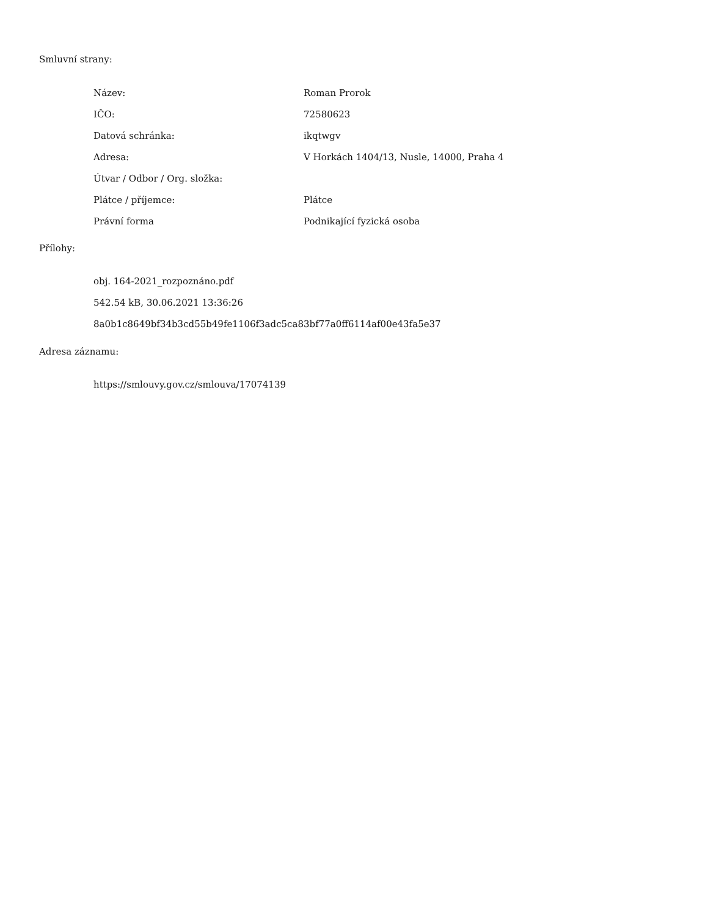Smluvní strany:
| Název: | Roman Prorok |
| IČO: | 72580623 |
| Datová schránka: | ikqtwgv |
| Adresa: | V Horkách 1404/13, Nusle, 14000, Praha 4 |
| Útvar / Odbor / Org. složka: | |
| Plátce / příjemce: | Plátce |
| Právní forma | Podnikající fyzická osoba |
Přílohy:
obj. 164-2021_rozpoznáno.pdf
542.54 kB, 30.06.2021 13:36:26
8a0b1c8649bf34b3cd55b49fe1106f3adc5ca83bf77a0ff6114af00e43fa5e37
Adresa záznamu:
https://smlouvy.gov.cz/smlouva/17074139